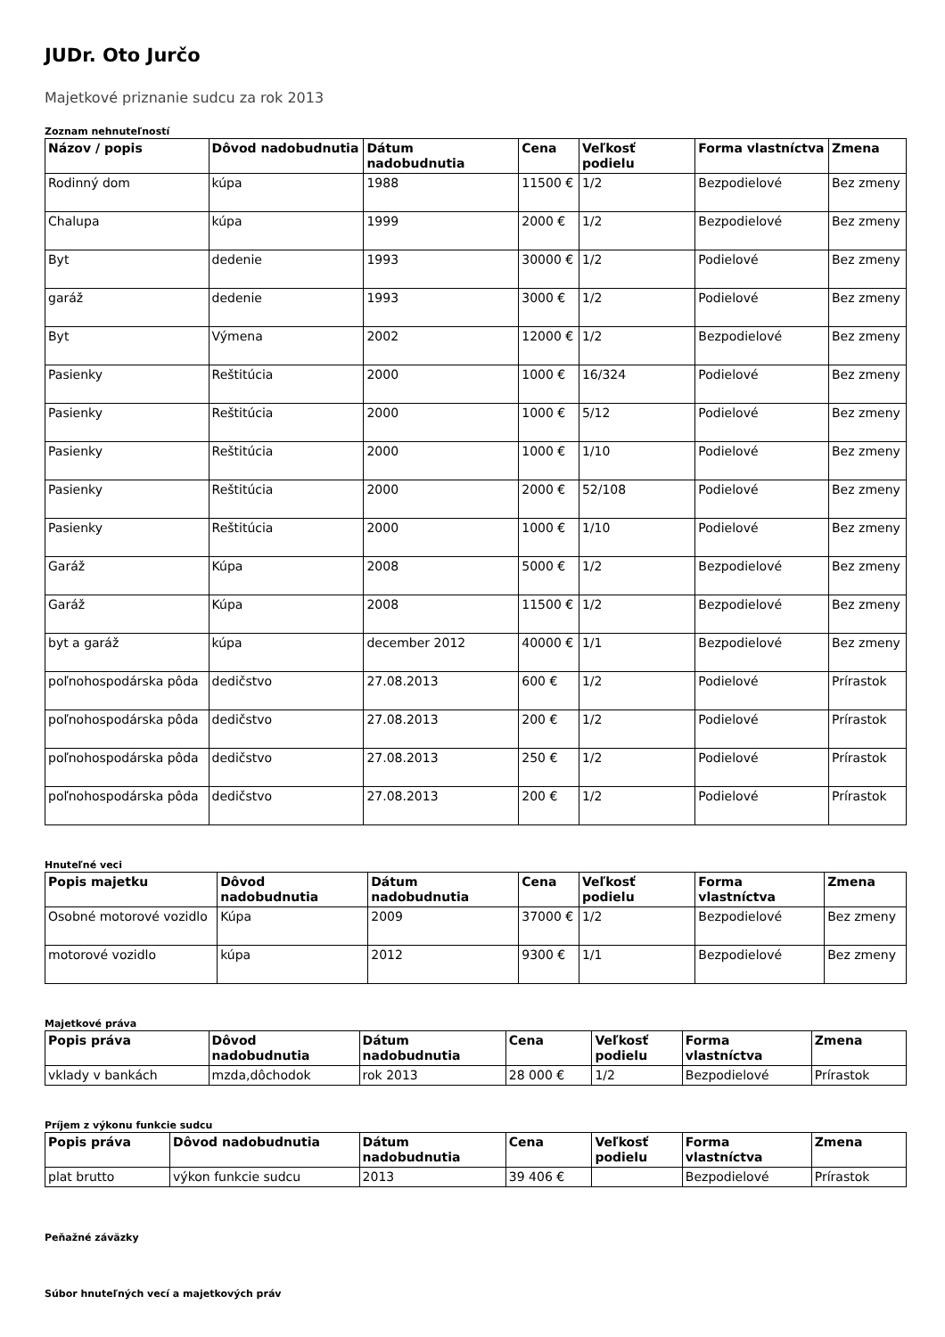JUDr. Oto Jurčo
Majetkové priznanie sudcu za rok 2013
Zoznam nehnuteľností
| Názov / popis | Dôvod nadobudnutia | Dátum nadobudnutia | Cena | Veľkosť podielu | Forma vlastníctva | Zmena |
| --- | --- | --- | --- | --- | --- | --- |
| Rodinný dom | kúpa | 1988 | 11500 € | 1/2 | Bezpodielové | Bez zmeny |
| Chalupa | kúpa | 1999 | 2000 € | 1/2 | Bezpodielové | Bez zmeny |
| Byt | dedenie | 1993 | 30000 € | 1/2 | Podielové | Bez zmeny |
| garáž | dedenie | 1993 | 3000 € | 1/2 | Podielové | Bez zmeny |
| Byt | Výmena | 2002 | 12000 € | 1/2 | Bezpodielové | Bez zmeny |
| Pasienky | Reštitúcia | 2000 | 1000 € | 16/324 | Podielové | Bez zmeny |
| Pasienky | Reštitúcia | 2000 | 1000 € | 5/12 | Podielové | Bez zmeny |
| Pasienky | Reštitúcia | 2000 | 1000 € | 1/10 | Podielové | Bez zmeny |
| Pasienky | Reštitúcia | 2000 | 2000 € | 52/108 | Podielové | Bez zmeny |
| Pasienky | Reštitúcia | 2000 | 1000 € | 1/10 | Podielové | Bez zmeny |
| Garáž | Kúpa | 2008 | 5000 € | 1/2 | Bezpodielové | Bez zmeny |
| Garáž | Kúpa | 2008 | 11500 € | 1/2 | Bezpodielové | Bez zmeny |
| byt a garáž | kúpa | december 2012 | 40000 € | 1/1 | Bezpodielové | Bez zmeny |
| poľnohospodárska pôda | dedičstvo | 27.08.2013 | 600 € | 1/2 | Podielové | Prírastok |
| poľnohospodárska pôda | dedičstvo | 27.08.2013 | 200 € | 1/2 | Podielové | Prírastok |
| poľnohospodárska pôda | dedičstvo | 27.08.2013 | 250 € | 1/2 | Podielové | Prírastok |
| poľnohospodárska pôda | dedičstvo | 27.08.2013 | 200 € | 1/2 | Podielové | Prírastok |
Hnuteľné veci
| Popis majetku | Dôvod nadobudnutia | Dátum nadobudnutia | Cena | Veľkosť podielu | Forma vlastníctva | Zmena |
| --- | --- | --- | --- | --- | --- | --- |
| Osobné motorové vozidlo | Kúpa | 2009 | 37000 € | 1/2 | Bezpodielové | Bez zmeny |
| motorové vozidlo | kúpa | 2012 | 9300 € | 1/1 | Bezpodielové | Bez zmeny |
Majetkové práva
| Popis práva | Dôvod nadobudnutia | Dátum nadobudnutia | Cena | Veľkosť podielu | Forma vlastníctva | Zmena |
| --- | --- | --- | --- | --- | --- | --- |
| vklady v bankách | mzda,dôchodok | rok 2013 | 28 000 € | 1/2 | Bezpodielové | Prírastok |
Príjem z výkonu funkcie sudcu
| Popis práva | Dôvod nadobudnutia | Dátum nadobudnutia | Cena | Veľkosť podielu | Forma vlastníctva | Zmena |
| --- | --- | --- | --- | --- | --- | --- |
| plat brutto | výkon funkcie sudcu | 2013 | 39 406 € | | Bezpodielové | Prírastok |
Peňažné záväzky
Súbor hnuteľných vecí a majetkových práv